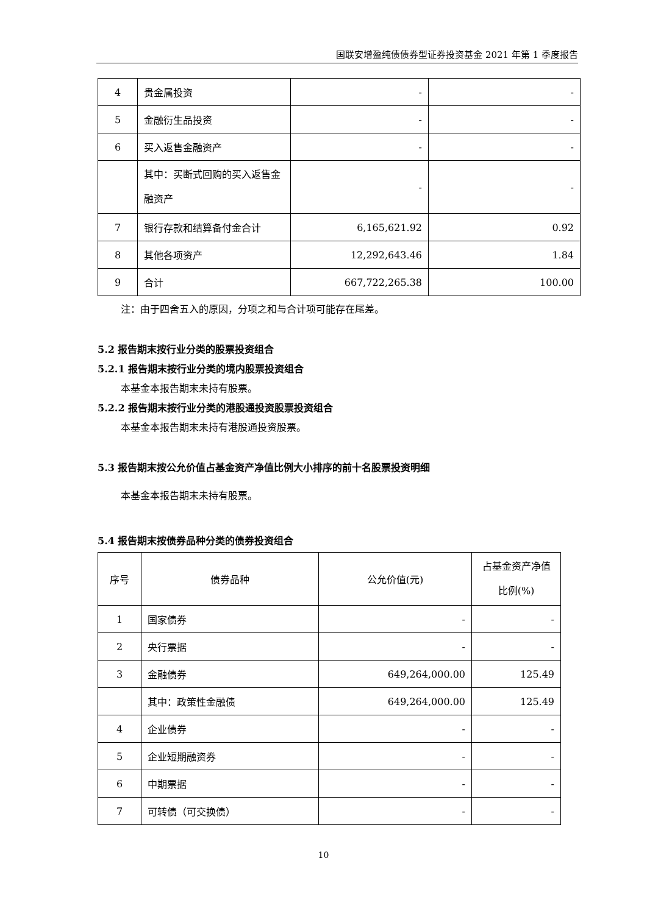国联安增盈纯债债券型证券投资基金 2021 年第 1 季度报告
| 4 | 贵金属投资 | - | - |
| 5 | 金融衍生品投资 | - | - |
| 6 | 买入返售金融资产 | - | - |
| | 其中：买断式回购的买入返售金融资产 | - | - |
| 7 | 银行存款和结算备付金合计 | 6,165,621.92 | 0.92 |
| 8 | 其他各项资产 | 12,292,643.46 | 1.84 |
| 9 | 合计 | 667,722,265.38 | 100.00 |
注：由于四舍五入的原因，分项之和与合计项可能存在尾差。
5.2 报告期末按行业分类的股票投资组合
5.2.1 报告期末按行业分类的境内股票投资组合
本基金本报告期末未持有股票。
5.2.2 报告期末按行业分类的港股通投资股票投资组合
本基金本报告期末未持有港股通投资股票。
5.3 报告期末按公允价值占基金资产净值比例大小排序的前十名股票投资明细
本基金本报告期末未持有股票。
5.4 报告期末按债券品种分类的债券投资组合
| 序号 | 债券品种 | 公允价值(元) | 占基金资产净值比例(%) |
| --- | --- | --- | --- |
| 1 | 国家债券 | - | - |
| 2 | 央行票据 | - | - |
| 3 | 金融债券 | 649,264,000.00 | 125.49 |
| | 其中：政策性金融债 | 649,264,000.00 | 125.49 |
| 4 | 企业债券 | - | - |
| 5 | 企业短期融资券 | - | - |
| 6 | 中期票据 | - | - |
| 7 | 可转债（可交换债） | - | - |
10